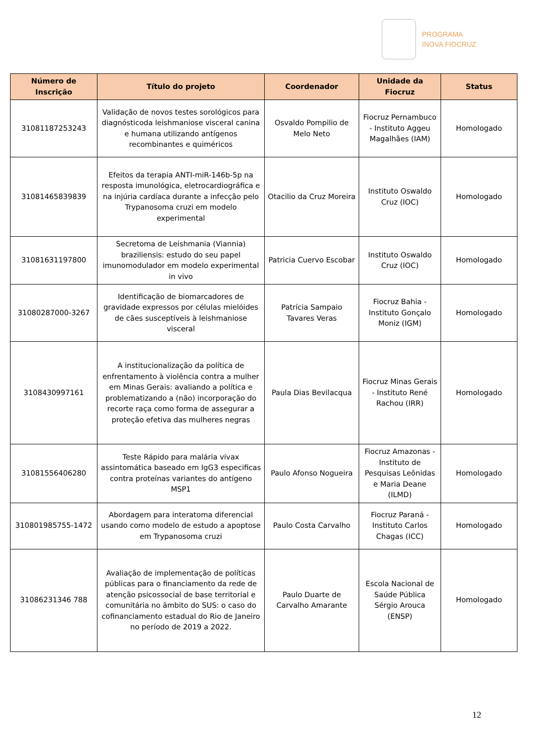PROGRAMA
INOVA FIOCRUZ
| Número de Inscrição | Título do projeto | Coordenador | Unidade da Fiocruz | Status |
| --- | --- | --- | --- | --- |
| 31081187253243 | Validação de novos testes sorológicos para diagnósticoda leishmaniose visceral canina e humana utilizando antígenos recombinantes e quiméricos | Osvaldo Pompilio de Melo Neto | Fiocruz Pernambuco - Instituto Aggeu Magalhães (IAM) | Homologado |
| 31081465839839 | Efeitos da terapia ANTI-miR-146b-5p na resposta imunológica, eletrocardiográfica e na injúria cardíaca durante a infecção pelo Trypanosoma cruzi em modelo experimental | Otacilio da Cruz Moreira | Instituto Oswaldo Cruz (IOC) | Homologado |
| 31081631197800 | Secretoma de Leishmania (Viannia) braziliensis: estudo do seu papel imunomodulador em modelo experimental in vivo | Patricia Cuervo Escobar | Instituto Oswaldo Cruz (IOC) | Homologado |
| 31080287000-3267 | Identificação de biomarcadores de gravidade expressos por células mielóides de cães susceptíveis à leishmaniose visceral | Patrícia Sampaio Tavares Veras | Fiocruz Bahia - Instituto Gonçalo Moniz (IGM) | Homologado |
| 3108430997161 | A institucionalização da política de enfrentamento à violência contra a mulher em Minas Gerais: avaliando a política e problematizando a (não) incorporação do recorte raça como forma de assegurar a proteção efetiva das mulheres negras | Paula Dias Bevilacqua | Fiocruz Minas Gerais - Instituto René Rachou (IRR) | Homologado |
| 31081556406280 | Teste Rápido para malária vivax assintomática baseado em IgG3 especificas contra proteínas variantes do antígeno MSP1 | Paulo Afonso Nogueira | Fiocruz Amazonas - Instituto de Pesquisas Leônidas e Maria Deane (ILMD) | Homologado |
| 310801985755-1472 | Abordagem para interatoma diferencial usando como modelo de estudo a apoptose em Trypanosoma cruzi | Paulo Costa Carvalho | Fiocruz Paraná - Instituto Carlos Chagas (ICC) | Homologado |
| 31086231346 788 | Avaliação de implementação de políticas públicas para o financiamento da rede de atenção psicossocial de base territorial e comunitária no âmbito do SUS: o caso do cofinanciamento estadual do Rio de Janeiro no período de 2019 a 2022. | Paulo Duarte de Carvalho Amarante | Escola Nacional de Saúde Pública Sérgio Arouca (ENSP) | Homologado |
12